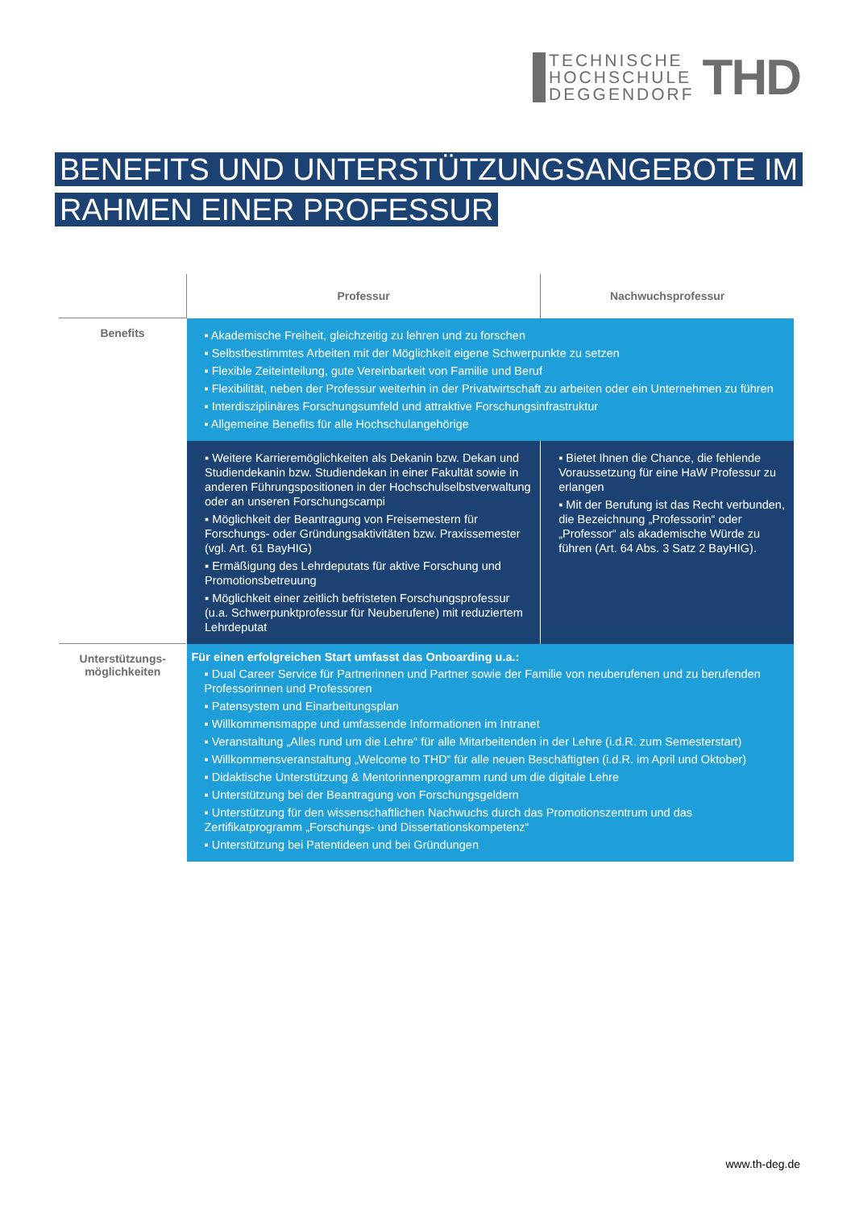TECHNISCHE
HOCHSCHULE
DEGGENDORF
THD
BENEFITS UND UNTERSTÜTZUNGSANGEBOTE IM RAHMEN EINER PROFESSUR
| | Professur | Nachwuchsprofessur |
| --- | --- | --- |
| Benefits | ▪ Akademische Freiheit, gleichzeitig zu lehren und zu forschen ▪ Selbstbestimmtes Arbeiten mit der Möglichkeit eigene Schwerpunkte zu setzen ▪ Flexible Zeiteinteilung, gute Vereinbarkeit von Familie und Beruf ▪ Flexibilität, neben der Professur weiterhin in der Privatwirtschaft zu arbeiten oder ein Unternehmen zu führen ▪ Interdisziplinäres Forschungsumfeld und attraktive Forschungsinfrastruktur ▪ Allgemeine Benefits für alle Hochschulangehörige | |
| | ▪ Weitere Karrieremöglichkeiten als Dekanin bzw. Dekan und Studiendekanin bzw. Studiendekan in einer Fakultät sowie in anderen Führungspositionen in der Hochschulselbstverwaltung oder an unseren Forschungscampi ▪ Möglichkeit der Beantragung von Freisemestern für Forschungs- oder Gründungsaktivitäten bzw. Praxissemester (vgl. Art. 61 BayHIG) ▪ Ermäßigung des Lehrdeputats für aktive Forschung und Promotionsbetreuung ▪ Möglichkeit einer zeitlich befristeten Forschungsprofessur (u.a. Schwerpunktprofessur für Neuberufene) mit reduziertem Lehrdeputat | ▪ Bietet Ihnen die Chance, die fehlende Voraussetzung für eine HaW Professur zu erlangen ▪ Mit der Berufung ist das Recht verbunden, die Bezeichnung „Professorin“ oder „Professor“ als akademische Würde zu führen (Art. 64 Abs. 3 Satz 2 BayHIG). |
| Unterstützungs- möglichkeiten | Für einen erfolgreichen Start umfasst das Onboarding u.a.: ▪ Dual Career Service für Partnerinnen und Partner sowie der Familie von neuberufenen und zu berufenden Professorinnen und Professoren ▪ Patensystem und Einarbeitungsplan ▪ Willkommensmappe und umfassende Informationen im Intranet ▪ Veranstaltung „Alles rund um die Lehre“ für alle Mitarbeitenden in der Lehre (i.d.R. zum Semesterstart) ▪ Willkommensveranstaltung „Welcome to THD“ für alle neuen Beschäftigten (i.d.R. im April und Oktober) ▪ Didaktische Unterstützung & Mentorinnenprogramm rund um die digitale Lehre ▪ Unterstützung bei der Beantragung von Forschungsgeldern ▪ Unterstützung für den wissenschaftlichen Nachwuchs durch das Promotionszentrum und das Zertifikatprogramm „Forschungs- und Dissertationskompetenz“ ▪ Unterstützung bei Patentideen und bei Gründungen | |
www.th-deg.de